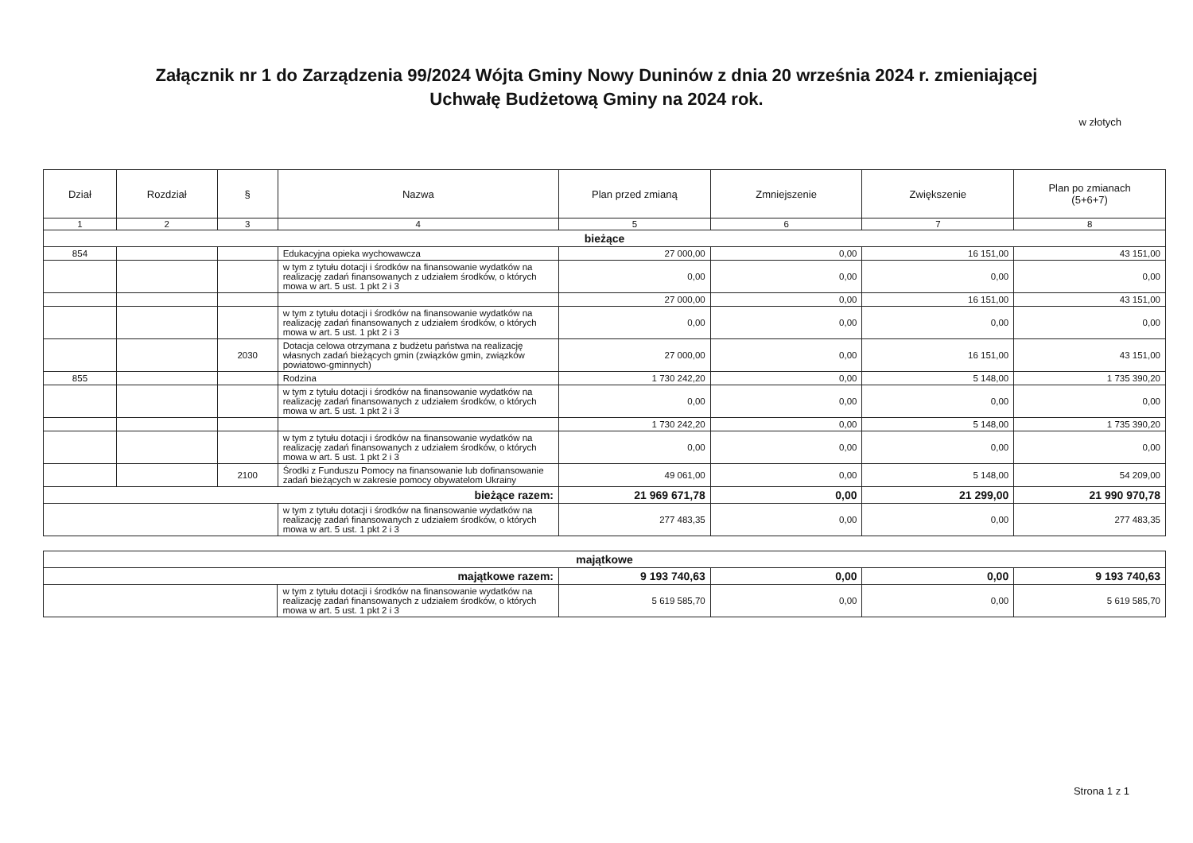Załącznik nr 1 do Zarządzenia 99/2024 Wójta Gminy Nowy Duninów z dnia 20 września 2024 r. zmieniającej
Uchwałę Budżetową Gminy na 2024 rok.
w złotych
| Dział | Rozdział | § | Nazwa | Plan przed zmianą | Zmniejszenie | Zwiększenie | Plan po zmianach (5+6+7) |
| --- | --- | --- | --- | --- | --- | --- | --- |
| 1 | 2 | 3 | 4 | 5 | 6 | 7 | 8 |
| bieżące | | | | | | | |
| 854 | | | Edukacyjna opieka wychowawcza | 27 000,00 | 0,00 | 16 151,00 | 43 151,00 |
| | | | w tym z tytułu dotacji i środków na finansowanie wydatków na realizację zadań finansowanych z udziałem środków, o których mowa w art. 5 ust. 1 pkt 2 i 3 | 0,00 | 0,00 | 0,00 | 0,00 |
| | | | | 27 000,00 | 0,00 | 16 151,00 | 43 151,00 |
| | | | w tym z tytułu dotacji i środków na finansowanie wydatków na realizację zadań finansowanych z udziałem środków, o których mowa w art. 5 ust. 1 pkt 2 i 3 | 0,00 | 0,00 | 0,00 | 0,00 |
| | | 2030 | Dotacja celowa otrzymana z budżetu państwa na realizację własnych zadań bieżących gmin (związków gmin, związków powiatowo-gminnych) | 27 000,00 | 0,00 | 16 151,00 | 43 151,00 |
| 855 | | | Rodzina | 1 730 242,20 | 0,00 | 5 148,00 | 1 735 390,20 |
| | | | w tym z tytułu dotacji i środków na finansowanie wydatków na realizację zadań finansowanych z udziałem środków, o których mowa w art. 5 ust. 1 pkt 2 i 3 | 0,00 | 0,00 | 0,00 | 0,00 |
| | | | | 1 730 242,20 | 0,00 | 5 148,00 | 1 735 390,20 |
| | | | w tym z tytułu dotacji i środków na finansowanie wydatków na realizację zadań finansowanych z udziałem środków, o których mowa w art. 5 ust. 1 pkt 2 i 3 | 0,00 | 0,00 | 0,00 | 0,00 |
| | | 2100 | Środki z Funduszu Pomocy na finansowanie lub dofinansowanie zadań bieżących w zakresie pomocy obywatelom Ukrainy | 49 061,00 | 0,00 | 5 148,00 | 54 209,00 |
| bieżące razem: | | | | 21 969 671,78 | 0,00 | 21 299,00 | 21 990 970,78 |
| | | | w tym z tytułu dotacji i środków na finansowanie wydatków na realizację zadań finansowanych z udziałem środków, o których mowa w art. 5 ust. 1 pkt 2 i 3 | 277 483,35 | 0,00 | 0,00 | 277 483,35 |
| majątkowe | | | | | |
| majątkowe razem: | | 9 193 740,63 | 0,00 | 0,00 | 9 193 740,63 |
| | w tym z tytułu dotacji i środków na finansowanie wydatków na realizację zadań finansowanych z udziałem środków, o których mowa w art. 5 ust. 1 pkt 2 i 3 | 5 619 585,70 | 0,00 | 0,00 | 5 619 585,70 |
Strona 1 z 1